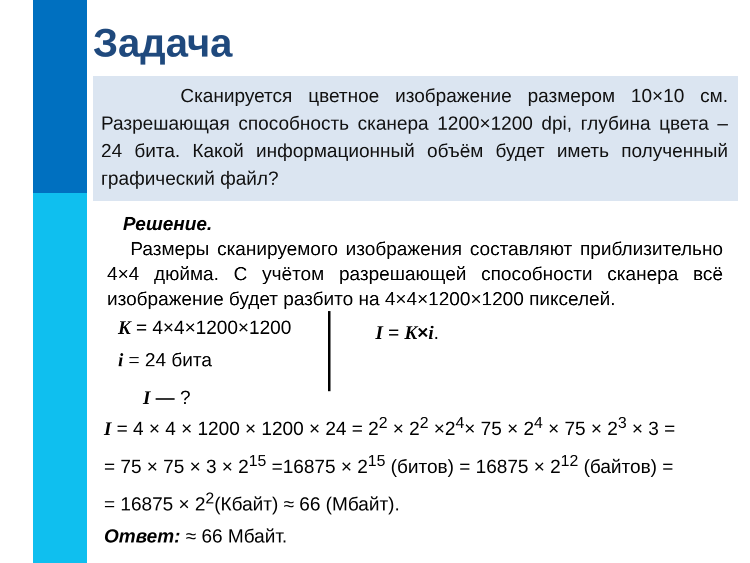Задача
Сканируется цветное изображение размером 10×10 см. Разрешающая способность сканера 1200×1200 dpi, глубина цвета – 24 бита. Какой информационный объём будет иметь полученный графический файл?
Решение.
Размеры сканируемого изображения составляют приблизительно 4×4 дюйма. С учётом разрешающей способности сканера всё изображение будет разбито на 4×4×1200×1200 пикселей.
K = 4×4×1200×1200
i = 24 бита
I — ?
I = K×i.
I = 4 × 4 × 1200 × 1200 × 24 = 2<sup>2</sup> × 2<sup>2</sup> ×2<sup>4</sup>× 75 × 2<sup>4</sup> × 75 × 2<sup>3</sup> × 3 =
= 75 × 75 × 3 × 2<sup>15</sup> =16875 × 2<sup>15</sup> (битов) = 16875 × 2<sup>12</sup> (байтов) =
= 16875 × 2<sup>2</sup>(Кбайт) ≈ 66 (Мбайт).
Ответ: ≈ 66 Мбайт.